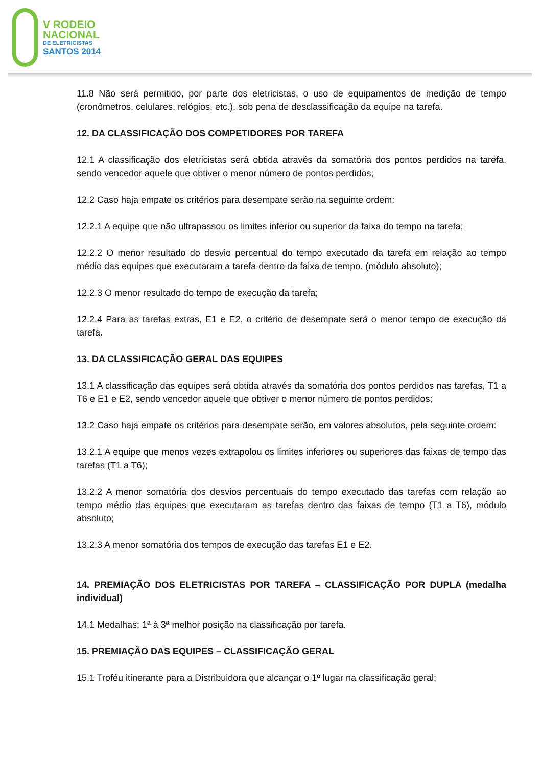V RODEIO
NACIONAL
DE ELETRICISTAS
SANTOS 2014
11.8 Não será permitido, por parte dos eletricistas, o uso de equipamentos de medição de tempo (cronômetros, celulares, relógios, etc.), sob pena de desclassificação da equipe na tarefa.
12. DA CLASSIFICAÇÃO DOS COMPETIDORES POR TAREFA
12.1 A classificação dos eletricistas será obtida através da somatória dos pontos perdidos na tarefa, sendo vencedor aquele que obtiver o menor número de pontos perdidos;
12.2 Caso haja empate os critérios para desempate serão na seguinte ordem:
12.2.1 A equipe que não ultrapassou os limites inferior ou superior da faixa do tempo na tarefa;
12.2.2 O menor resultado do desvio percentual do tempo executado da tarefa em relação ao tempo médio das equipes que executaram a tarefa dentro da faixa de tempo. (módulo absoluto);
12.2.3 O menor resultado do tempo de execução da tarefa;
12.2.4 Para as tarefas extras, E1 e E2, o critério de desempate será o menor tempo de execução da tarefa.
13. DA CLASSIFICAÇÃO GERAL DAS EQUIPES
13.1 A classificação das equipes será obtida através da somatória dos pontos perdidos nas tarefas, T1 a T6 e E1 e E2, sendo vencedor aquele que obtiver o menor número de pontos perdidos;
13.2 Caso haja empate os critérios para desempate serão, em valores absolutos, pela seguinte ordem:
13.2.1 A equipe que menos vezes extrapolou os limites inferiores ou superiores das faixas de tempo das tarefas (T1 a T6);
13.2.2 A menor somatória dos desvios percentuais do tempo executado das tarefas com relação ao tempo médio das equipes que executaram as tarefas dentro das faixas de tempo (T1 a T6), módulo absoluto;
13.2.3 A menor somatória dos tempos de execução das tarefas E1 e E2.
14. PREMIAÇÃO DOS ELETRICISTAS POR TAREFA – CLASSIFICAÇÃO POR DUPLA (medalha individual)
14.1 Medalhas: 1ª à 3ª melhor posição na classificação por tarefa.
15. PREMIAÇÃO DAS EQUIPES – CLASSIFICAÇÃO GERAL
15.1 Troféu itinerante para a Distribuidora que alcançar o 1º lugar na classificação geral;